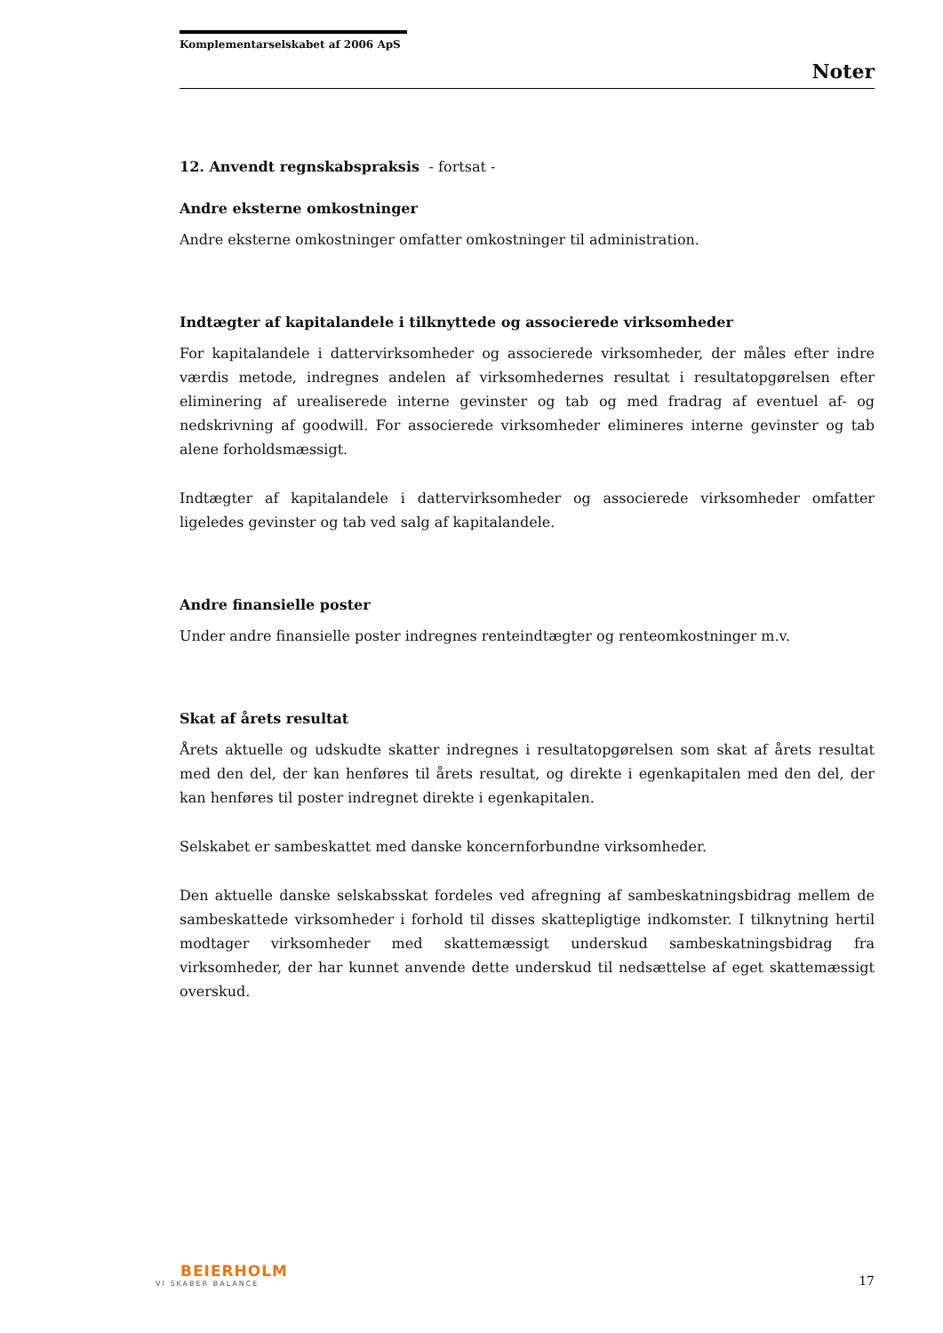Komplementarselskabet af 2006 ApS
Noter
12. Anvendt regnskabspraksis - fortsat -
Andre eksterne omkostninger
Andre eksterne omkostninger omfatter omkostninger til administration.
Indtægter af kapitalandele i tilknyttede og associerede virksomheder
For kapitalandele i dattervirksomheder og associerede virksomheder, der måles efter indre værdis metode, indregnes andelen af virksomhedernes resultat i resultatopgørelsen efter eliminering af urealiserede interne gevinster og tab og med fradrag af eventuel af- og nedskrivning af goodwill. For associerede virksomheder elimineres interne gevinster og tab alene forholdsmæssigt.
Indtægter af kapitalandele i dattervirksomheder og associerede virksomheder omfatter ligeledes gevinster og tab ved salg af kapitalandele.
Andre finansielle poster
Under andre finansielle poster indregnes renteindtægter og renteomkostninger m.v.
Skat af årets resultat
Årets aktuelle og udskudte skatter indregnes i resultatopgørelsen som skat af årets resultat med den del, der kan henføres til årets resultat, og direkte i egenkapitalen med den del, der kan henføres til poster indregnet direkte i egenkapitalen.
Selskabet er sambeskattet med danske koncernforbundne virksomheder.
Den aktuelle danske selskabsskat fordeles ved afregning af sambeskatningsbidrag mellem de sambeskattede virksomheder i forhold til disses skattepligtige indkomster. I tilknytning hertil modtager virksomheder med skattemæssigt underskud sambeskatningsbidrag fra virksomheder, der har kunnet anvende dette underskud til nedsættelse af eget skattemæssigt overskud.
BEIERHOLM
VI SKABER BALANCE
17